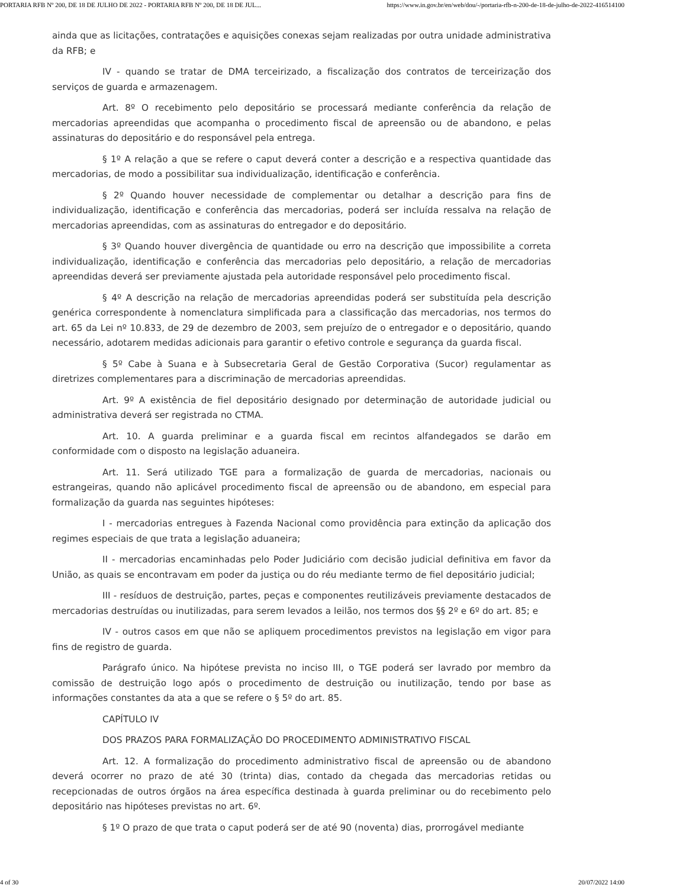PORTARIA RFB Nº 200, DE 18 DE JULHO DE 2022 - PORTARIA RFB Nº 200, DE 18 DE JUL... https://www.in.gov.br/en/web/dou/-/portaria-rfb-n-200-de-18-de-julho-de-2022-416514100
ainda que as licitações, contratações e aquisições conexas sejam realizadas por outra unidade administrativa da RFB; e
IV - quando se tratar de DMA terceirizado, a fiscalização dos contratos de terceirização dos serviços de guarda e armazenagem.
Art. 8º O recebimento pelo depositário se processará mediante conferência da relação de mercadorias apreendidas que acompanha o procedimento fiscal de apreensão ou de abandono, e pelas assinaturas do depositário e do responsável pela entrega.
§ 1º A relação a que se refere o caput deverá conter a descrição e a respectiva quantidade das mercadorias, de modo a possibilitar sua individualização, identificação e conferência.
§ 2º Quando houver necessidade de complementar ou detalhar a descrição para fins de individualização, identificação e conferência das mercadorias, poderá ser incluída ressalva na relação de mercadorias apreendidas, com as assinaturas do entregador e do depositário.
§ 3º Quando houver divergência de quantidade ou erro na descrição que impossibilite a correta individualização, identificação e conferência das mercadorias pelo depositário, a relação de mercadorias apreendidas deverá ser previamente ajustada pela autoridade responsável pelo procedimento fiscal.
§ 4º A descrição na relação de mercadorias apreendidas poderá ser substituída pela descrição genérica correspondente à nomenclatura simplificada para a classificação das mercadorias, nos termos do art. 65 da Lei nº 10.833, de 29 de dezembro de 2003, sem prejuízo de o entregador e o depositário, quando necessário, adotarem medidas adicionais para garantir o efetivo controle e segurança da guarda fiscal.
§ 5º Cabe à Suana e à Subsecretaria Geral de Gestão Corporativa (Sucor) regulamentar as diretrizes complementares para a discriminação de mercadorias apreendidas.
Art. 9º A existência de fiel depositário designado por determinação de autoridade judicial ou administrativa deverá ser registrada no CTMA.
Art. 10. A guarda preliminar e a guarda fiscal em recintos alfandegados se darão em conformidade com o disposto na legislação aduaneira.
Art. 11. Será utilizado TGE para a formalização de guarda de mercadorias, nacionais ou estrangeiras, quando não aplicável procedimento fiscal de apreensão ou de abandono, em especial para formalização da guarda nas seguintes hipóteses:
I - mercadorias entregues à Fazenda Nacional como providência para extinção da aplicação dos regimes especiais de que trata a legislação aduaneira;
II - mercadorias encaminhadas pelo Poder Judiciário com decisão judicial definitiva em favor da União, as quais se encontravam em poder da justiça ou do réu mediante termo de fiel depositário judicial;
III - resíduos de destruição, partes, peças e componentes reutilizáveis previamente destacados de mercadorias destruídas ou inutilizadas, para serem levados a leilão, nos termos dos §§ 2º e 6º do art. 85; e
IV - outros casos em que não se apliquem procedimentos previstos na legislação em vigor para fins de registro de guarda.
Parágrafo único. Na hipótese prevista no inciso III, o TGE poderá ser lavrado por membro da comissão de destruição logo após o procedimento de destruição ou inutilização, tendo por base as informações constantes da ata a que se refere o § 5º do art. 85.
CAPÍTULO IV
DOS PRAZOS PARA FORMALIZAÇÃO DO PROCEDIMENTO ADMINISTRATIVO FISCAL
Art. 12. A formalização do procedimento administrativo fiscal de apreensão ou de abandono deverá ocorrer no prazo de até 30 (trinta) dias, contado da chegada das mercadorias retidas ou recepcionadas de outros órgãos na área específica destinada à guarda preliminar ou do recebimento pelo depositário nas hipóteses previstas no art. 6º.
§ 1º O prazo de que trata o caput poderá ser de até 90 (noventa) dias, prorrogável mediante
4 of 30 20/07/2022 14:00